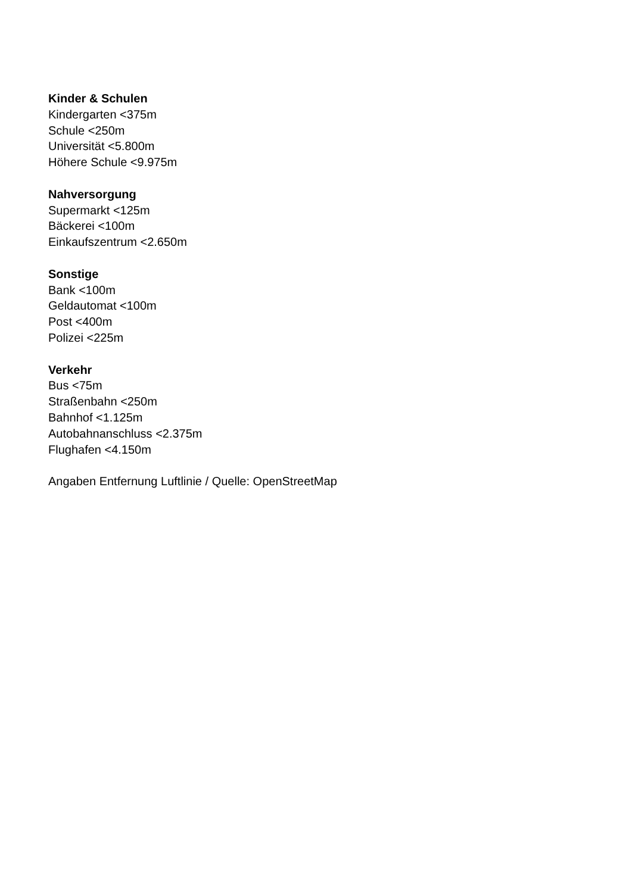Kinder & Schulen
Kindergarten <375m
Schule <250m
Universität <5.800m
Höhere Schule <9.975m
Nahversorgung
Supermarkt <125m
Bäckerei <100m
Einkaufszentrum <2.650m
Sonstige
Bank <100m
Geldautomat <100m
Post <400m
Polizei <225m
Verkehr
Bus <75m
Straßenbahn <250m
Bahnhof <1.125m
Autobahnanschluss <2.375m
Flughafen <4.150m
Angaben Entfernung Luftlinie / Quelle: OpenStreetMap